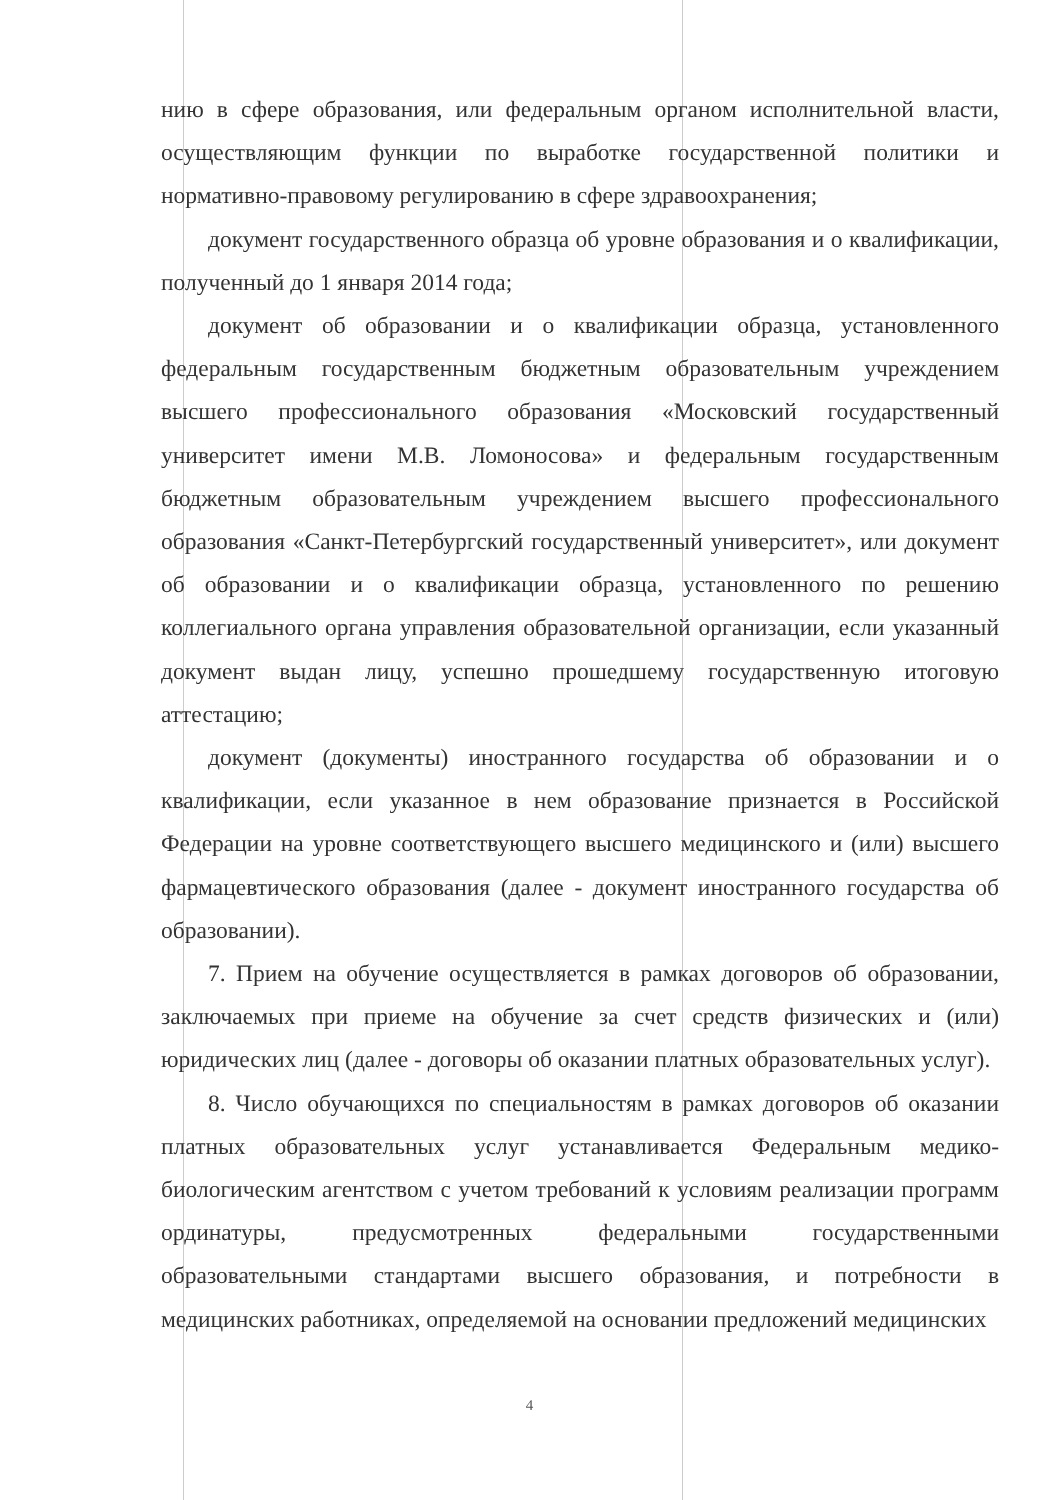нию в сфере образования, или федеральным органом исполнительной власти, осуществляющим функции по выработке государственной политики и нормативно-правовому регулированию в сфере здравоохранения;
документ государственного образца об уровне образования и о квалификации, полученный до 1 января 2014 года;
документ об образовании и о квалификации образца, установленного федеральным государственным бюджетным образовательным учреждением высшего профессионального образования «Московский государственный университет имени М.В. Ломоносова» и федеральным государственным бюджетным образовательным учреждением высшего профессионального образования «Санкт-Петербургский государственный университет», или документ об образовании и о квалификации образца, установленного по решению коллегиального органа управления образовательной организации, если указанный документ выдан лицу, успешно прошедшему государственную итоговую аттестацию;
документ (документы) иностранного государства об образовании и о квалификации, если указанное в нем образование признается в Российской Федерации на уровне соответствующего высшего медицинского и (или) высшего фармацевтического образования (далее - документ иностранного государства об образовании).
7. Прием на обучение осуществляется в рамках договоров об образовании, заключаемых при приеме на обучение за счет средств физических и (или) юридических лиц (далее - договоры об оказании платных образовательных услуг).
8. Число обучающихся по специальностям в рамках договоров об оказании платных образовательных услуг устанавливается Федеральным медико-биологическим агентством с учетом требований к условиям реализации программ ординатуры, предусмотренных федеральными государственными образовательными стандартами высшего образования, и потребности в медицинских работниках, определяемой на основании предложений медицинских
4